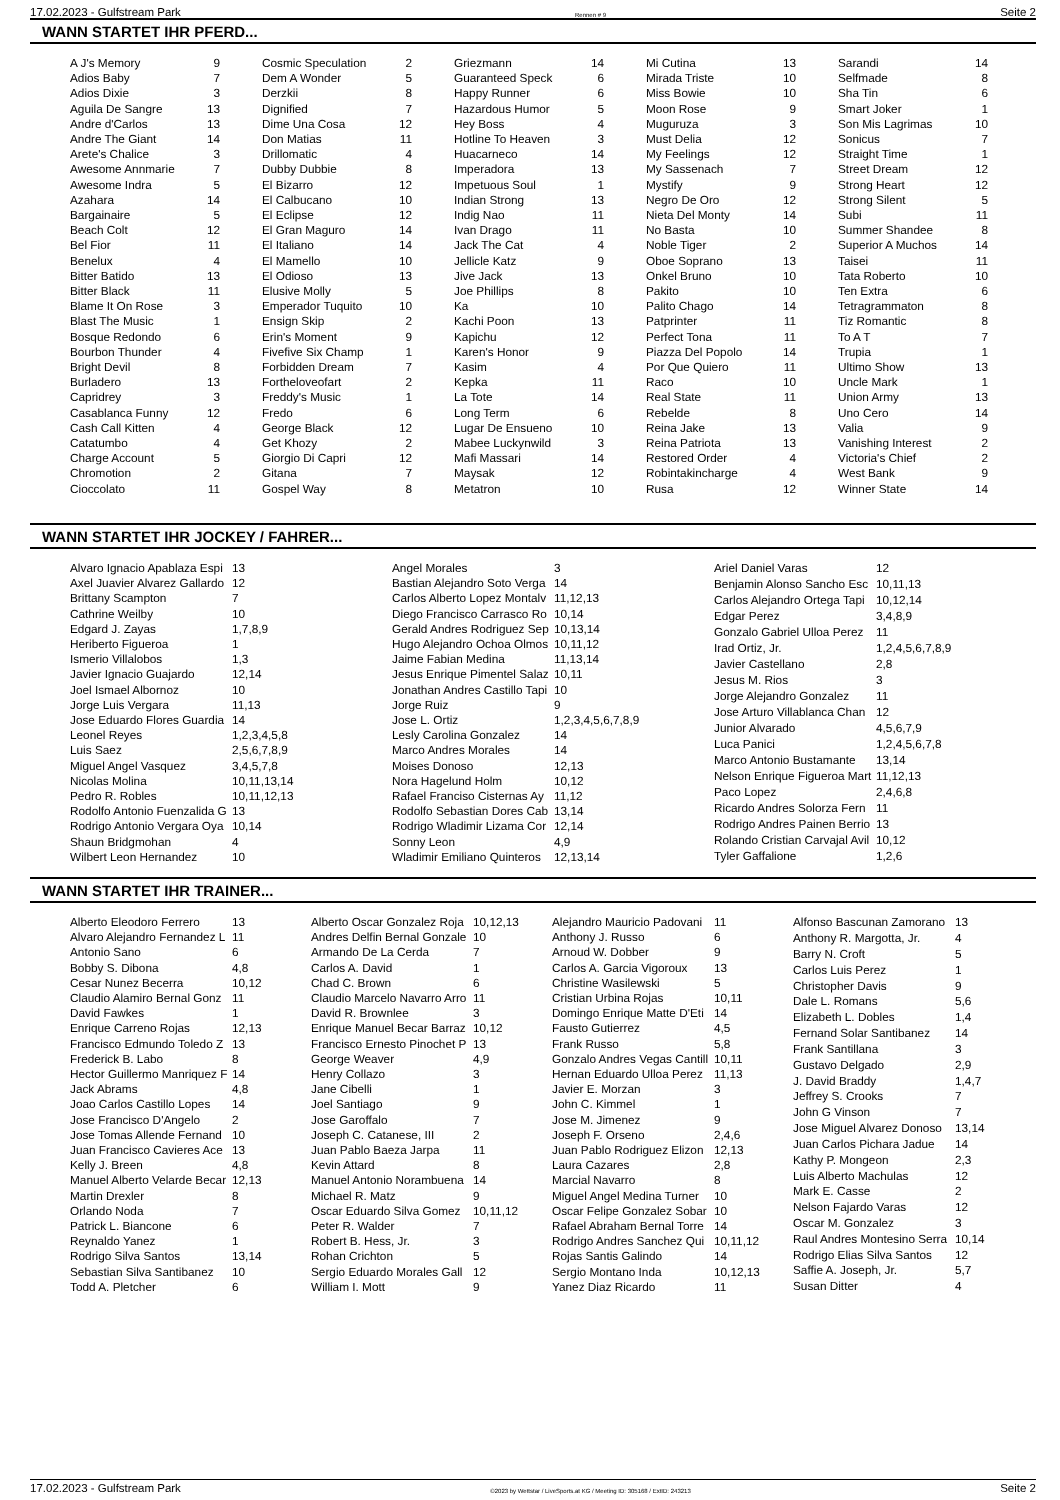17.02.2023 - Gulfstream Park Rennen # 9 Seite 2
WANN STARTET IHR PFERD...
| A J's Memory | 9 |
| Adios Baby | 7 |
| Adios Dixie | 3 |
| Aguila De Sangre | 13 |
| Andre d'Carlos | 13 |
| Andre The Giant | 14 |
| Arete's Chalice | 3 |
| Awesome Annmarie | 7 |
| Awesome Indra | 5 |
| Azahara | 14 |
| Bargainaire | 5 |
| Beach Colt | 12 |
| Bel Fior | 11 |
| Benelux | 4 |
| Bitter Batido | 13 |
| Bitter Black | 11 |
| Blame It On Rose | 3 |
| Blast The Music | 1 |
| Bosque Redondo | 6 |
| Bourbon Thunder | 4 |
| Bright Devil | 8 |
| Burladero | 13 |
| Capridrey | 3 |
| Casablanca Funny | 12 |
| Cash Call Kitten | 4 |
| Catatumbo | 4 |
| Charge Account | 5 |
| Chromotion | 2 |
| Cioccolato | 11 |
| Cosmic Speculation | 2 |
| Dem A Wonder | 5 |
| Derzkii | 8 |
| Dignified | 7 |
| Dime Una Cosa | 12 |
| Don Matias | 11 |
| Drillomatic | 4 |
| Dubby Dubbie | 8 |
| El Bizarro | 12 |
| El Calbucano | 10 |
| El Eclipse | 12 |
| El Gran Maguro | 14 |
| El Italiano | 14 |
| El Mamello | 10 |
| El Odioso | 13 |
| Elusive Molly | 5 |
| Emperador Tuquito | 10 |
| Ensign Skip | 2 |
| Erin's Moment | 9 |
| Fivefive Six Champ | 1 |
| Forbidden Dream | 7 |
| Fortheloveofart | 2 |
| Freddy's Music | 1 |
| Fredo | 6 |
| George Black | 12 |
| Get Khozy | 2 |
| Giorgio Di Capri | 12 |
| Gitana | 7 |
| Gospel Way | 8 |
| Griezmann | 14 |
| Guaranteed Speck | 6 |
| Happy Runner | 6 |
| Hazardous Humor | 5 |
| Hey Boss | 4 |
| Hotline To Heaven | 3 |
| Huacarneco | 14 |
| Imperadora | 13 |
| Impetuous Soul | 1 |
| Indian Strong | 13 |
| Indig Nao | 11 |
| Ivan Drago | 11 |
| Jack The Cat | 4 |
| Jellicle Katz | 9 |
| Jive Jack | 13 |
| Joe Phillips | 8 |
| Ka | 10 |
| Kachi Poon | 13 |
| Kapichu | 12 |
| Karen's Honor | 9 |
| Kasim | 4 |
| Kepka | 11 |
| La Tote | 14 |
| Long Term | 6 |
| Lugar De Ensueno | 10 |
| Mabee Luckynwild | 3 |
| Mafi Massari | 14 |
| Maysak | 12 |
| Metatron | 10 |
| Mi Cutina | 13 |
| Mirada Triste | 10 |
| Miss Bowie | 10 |
| Moon Rose | 9 |
| Muguruza | 3 |
| Must Delia | 12 |
| My Feelings | 12 |
| My Sassenach | 7 |
| Mystify | 9 |
| Negro De Oro | 12 |
| Nieta Del Monty | 14 |
| No Basta | 10 |
| Noble Tiger | 2 |
| Oboe Soprano | 13 |
| Onkel Bruno | 10 |
| Pakito | 10 |
| Palito Chago | 14 |
| Patprinter | 11 |
| Perfect Tona | 11 |
| Piazza Del Popolo | 14 |
| Por Que Quiero | 11 |
| Raco | 10 |
| Real State | 11 |
| Rebelde | 8 |
| Reina Jake | 13 |
| Reina Patriota | 13 |
| Restored Order | 4 |
| Robintakincharge | 4 |
| Rusa | 12 |
| Sarandi | 14 |
| Selfmade | 8 |
| Sha Tin | 6 |
| Smart Joker | 1 |
| Son Mis Lagrimas | 10 |
| Sonicus | 7 |
| Straight Time | 1 |
| Street Dream | 12 |
| Strong Heart | 12 |
| Strong Silent | 5 |
| Subi | 11 |
| Summer Shandee | 8 |
| Superior A Muchos | 14 |
| Taisei | 11 |
| Tata Roberto | 10 |
| Ten Extra | 6 |
| Tetragrammaton | 8 |
| Tiz Romantic | 8 |
| To A T | 7 |
| Trupia | 1 |
| Ultimo Show | 13 |
| Uncle Mark | 1 |
| Union Army | 13 |
| Uno Cero | 14 |
| Valia | 9 |
| Vanishing Interest | 2 |
| Victoria's Chief | 2 |
| West Bank | 9 |
| Winner State | 14 |
WANN STARTET IHR JOCKEY / FAHRER...
| Alvaro Ignacio Apablaza Espi | 13 |
| Axel Juavier Alvarez Gallardo | 12 |
| Brittany Scampton | 7 |
| Cathrine Weilby | 10 |
| Edgard J. Zayas | 1,7,8,9 |
| Heriberto Figueroa | 1 |
| Ismerio Villalobos | 1,3 |
| Javier Ignacio Guajardo | 12,14 |
| Joel Ismael Albornoz | 10 |
| Jorge Luis Vergara | 11,13 |
| Jose Eduardo Flores Guardia | 14 |
| Leonel Reyes | 1,2,3,4,5,8 |
| Luis Saez | 2,5,6,7,8,9 |
| Miguel Angel Vasquez | 3,4,5,7,8 |
| Nicolas Molina | 10,11,13,14 |
| Pedro R. Robles | 10,11,12,13 |
| Rodolfo Antonio Fuenzalida G | 13 |
| Rodrigo Antonio Vergara Oya | 10,14 |
| Shaun Bridgmohan | 4 |
| Wilbert Leon Hernandez | 10 |
| Angel Morales | 3 |
| Bastian Alejandro Soto Verga | 14 |
| Carlos Alberto Lopez Montalv | 11,12,13 |
| Diego Francisco Carrasco Ro | 10,14 |
| Gerald Andres Rodriguez Sep | 10,13,14 |
| Hugo Alejandro Ochoa Olmos | 10,11,12 |
| Jaime Fabian Medina | 11,13,14 |
| Jesus Enrique Pimentel Salaz | 10,11 |
| Jonathan Andres Castillo Tapi | 10 |
| Jorge Ruiz | 9 |
| Jose L. Ortiz | 1,2,3,4,5,6,7,8,9 |
| Lesly Carolina Gonzalez | 14 |
| Marco Andres Morales | 14 |
| Moises Donoso | 12,13 |
| Nora Hagelund Holm | 10,12 |
| Rafael Franciso Cisternas Ay | 11,12 |
| Rodolfo Sebastian Dores Cab | 13,14 |
| Rodrigo Wladimir Lizama Cor | 12,14 |
| Sonny Leon | 4,9 |
| Wladimir Emiliano Quinteros | 12,13,14 |
| Ariel Daniel Varas | 12 |
| Benjamin Alonso Sancho Esc | 10,11,13 |
| Carlos Alejandro Ortega Tapi | 10,12,14 |
| Edgar Perez | 3,4,8,9 |
| Gonzalo Gabriel Ulloa Perez | 11 |
| Irad Ortiz, Jr. | 1,2,4,5,6,7,8,9 |
| Javier Castellano | 2,8 |
| Jesus M. Rios | 3 |
| Jorge Alejandro Gonzalez | 11 |
| Jose Arturo Villablanca Chan | 12 |
| Junior Alvarado | 4,5,6,7,9 |
| Luca Panici | 1,2,4,5,6,7,8 |
| Marco Antonio Bustamante | 13,14 |
| Nelson Enrique Figueroa Mart | 11,12,13 |
| Paco Lopez | 2,4,6,8 |
| Ricardo Andres Solorza Fern | 11 |
| Rodrigo Andres Painen Berrio | 13 |
| Rolando Cristian Carvajal Avil | 10,12 |
| Tyler Gaffalione | 1,2,6 |
WANN STARTET IHR TRAINER...
| Alberto Eleodoro Ferrero | 13 |
| Alvaro Alejandro Fernandez L | 11 |
| Antonio Sano | 6 |
| Bobby S. Dibona | 4,8 |
| Cesar Nunez Becerra | 10,12 |
| Claudio Alamiro Bernal Gonz | 11 |
| David Fawkes | 1 |
| Enrique Carreno Rojas | 12,13 |
| Francisco Edmundo Toledo Z | 13 |
| Frederick B. Labo | 8 |
| Hector Guillermo Manriquez F | 14 |
| Jack Abrams | 4,8 |
| Joao Carlos Castillo Lopes | 14 |
| Jose Francisco D'Angelo | 2 |
| Jose Tomas Allende Fernand | 10 |
| Juan Francisco Cavieres Ace | 13 |
| Kelly J. Breen | 4,8 |
| Manuel Alberto Velarde Becar | 12,13 |
| Martin Drexler | 8 |
| Orlando Noda | 7 |
| Patrick L. Biancone | 6 |
| Reynaldo Yanez | 1 |
| Rodrigo Silva Santos | 13,14 |
| Sebastian Silva Santibanez | 10 |
| Todd A. Pletcher | 6 |
| Alberto Oscar Gonzalez Roja | 10,12,13 |
| Andres Delfin Bernal Gonzale | 10 |
| Armando De La Cerda | 7 |
| Carlos A. David | 1 |
| Chad C. Brown | 6 |
| Claudio Marcelo Navarro Arro | 11 |
| David R. Brownlee | 3 |
| Enrique Manuel Becar Barraz | 10,12 |
| Francisco Ernesto Pinochet P | 13 |
| George Weaver | 4,9 |
| Henry Collazo | 3 |
| Jane Cibelli | 1 |
| Joel Santiago | 9 |
| Jose Garoffalo | 7 |
| Joseph C. Catanese, III | 2 |
| Juan Pablo Baeza Jarpa | 11 |
| Kevin Attard | 8 |
| Manuel Antonio Norambuena | 14 |
| Michael R. Matz | 9 |
| Oscar Eduardo Silva Gomez | 10,11,12 |
| Peter R. Walder | 7 |
| Robert B. Hess, Jr. | 3 |
| Rohan Crichton | 5 |
| Sergio Eduardo Morales Gall | 12 |
| William I. Mott | 9 |
| Alejandro Mauricio Padovani | 11 |
| Anthony J. Russo | 6 |
| Arnoud W. Dobber | 9 |
| Carlos A. Garcia Vigoroux | 13 |
| Christine Wasilewski | 5 |
| Cristian Urbina Rojas | 10,11 |
| Domingo Enrique Matte D'Eti | 14 |
| Fausto Gutierrez | 4,5 |
| Frank Russo | 5,8 |
| Gonzalo Andres Vegas Cantill | 10,11 |
| Hernan Eduardo Ulloa Perez | 11,13 |
| Javier E. Morzan | 3 |
| John C. Kimmel | 1 |
| Jose M. Jimenez | 9 |
| Joseph F. Orseno | 2,4,6 |
| Juan Pablo Rodriguez Elizon | 12,13 |
| Laura Cazares | 2,8 |
| Marcial Navarro | 8 |
| Miguel Angel Medina Turner | 10 |
| Oscar Felipe Gonzalez Sobar | 10 |
| Rafael Abraham Bernal Torre | 14 |
| Rodrigo Andres Sanchez Qui | 10,11,12 |
| Rojas Santis Galindo | 14 |
| Sergio Montano Inda | 10,12,13 |
| Yanez Diaz Ricardo | 11 |
| Alfonso Bascunan Zamorano | 13 |
| Anthony R. Margotta, Jr. | 4 |
| Barry N. Croft | 5 |
| Carlos Luis Perez | 1 |
| Christopher Davis | 9 |
| Dale L. Romans | 5,6 |
| Elizabeth L. Dobles | 1,4 |
| Fernand Solar Santibanez | 14 |
| Frank Santillana | 3 |
| Gustavo Delgado | 2,9 |
| J. David Braddy | 1,4,7 |
| Jeffrey S. Crooks | 7 |
| John G Vinson | 7 |
| Jose Miguel Alvarez Donoso | 13,14 |
| Juan Carlos Pichara Jadue | 14 |
| Kathy P. Mongeon | 2,3 |
| Luis Alberto Machulas | 12 |
| Mark E. Casse | 2 |
| Nelson Fajardo Varas | 12 |
| Oscar M. Gonzalez | 3 |
| Raul Andres Montesino Serra | 10,14 |
| Rodrigo Elias Silva Santos | 12 |
| Saffie A. Joseph, Jr. | 5,7 |
| Susan Ditter | 4 |
17.02.2023 - Gulfstream Park ©2023 by Wettstar / LiveSports.at KG / Meeting ID: 305168 / ExtID: 243213 Seite 2